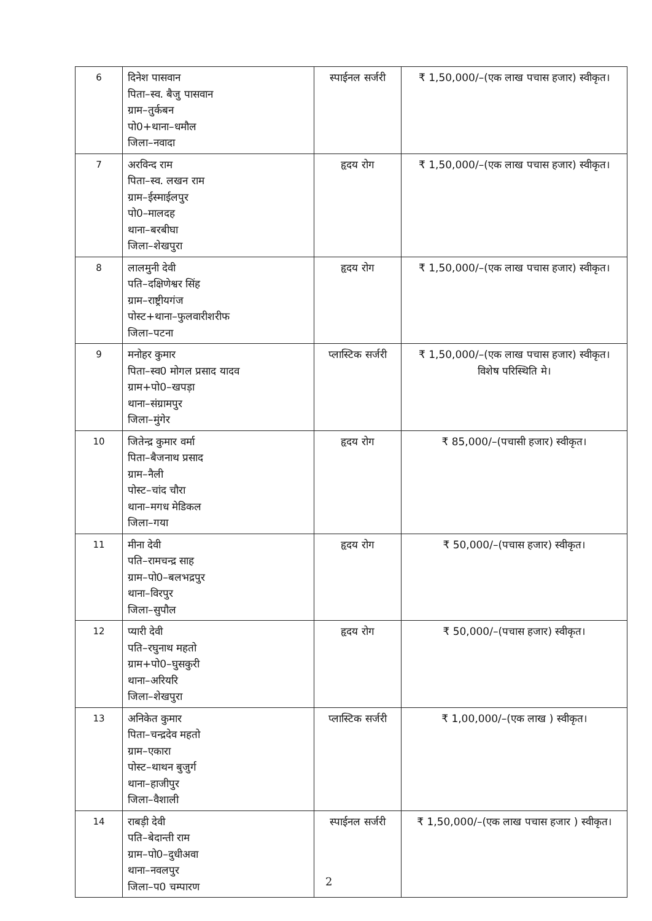| 6 | दिनेश पासवान पिता–स्व. बैजु पासवान ग्राम–तुर्कबन पो0+थाना–धमौल जिला–नवादा | स्पाईनल सर्जरी | ₹ 1,50,000/–(एक लाख पचास हजार) स्वीकृत। |
| 7 | अरविन्द राम पिता–स्व. लखन राम ग्राम–ईस्माईलपुर पो0–मालदह थाना–बरबीघा जिला–शेखपुरा | हृदय रोग | ₹ 1,50,000/–(एक लाख पचास हजार) स्वीकृत। |
| 8 | लालमुनी देवी पति–दक्षिणेश्वर सिंह ग्राम–राष्ट्रीयगंज पोस्ट+थाना–फुलवारीशरीफ जिला–पटना | हृदय रोग | ₹ 1,50,000/–(एक लाख पचास हजार) स्वीकृत। |
| 9 | मनोहर कुमार पिता–स्व0 मोगल प्रसाद यादव ग्राम+पो0–खपड़ा थाना–संग्रामपुर जिला–मुंगेर | प्लास्टिक सर्जरी | ₹ 1,50,000/–(एक लाख पचास हजार) स्वीकृत। विशेष परिस्थिति मे। |
| 10 | जितेन्द्र कुमार वर्मा पिता–बैजनाथ प्रसाद ग्राम–नैली पोस्ट–चांद चौरा थाना–मगध मेडिकल जिला–गया | हृदय रोग | ₹ 85,000/–(पचासी हजार) स्वीकृत। |
| 11 | मीना देवी पति–रामचन्द्र साह ग्राम–पो0–बलभद्रपुर थाना–विरपुर जिला–सुपौल | हृदय रोग | ₹ 50,000/–(पचास हजार) स्वीकृत। |
| 12 | प्यारी देवी पति–रघुनाथ महतो ग्राम+पो0–घुसकुरी थाना–अरियरि जिला–शेखपुरा | हृदय रोग | ₹ 50,000/–(पचास हजार) स्वीकृत। |
| 13 | अनिकेत कुमार पिता–चन्द्रदेव महतो ग्राम–एकारा पोस्ट–थाथन बुजुर्ग थाना–हाजीपुर जिला–वैशाली | प्लास्टिक सर्जरी | ₹ 1,00,000/–(एक लाख ) स्वीकृत। |
| 14 | राबड़ी देवी पति–बेदान्ती राम ग्राम–पो0–दुधीअवा थाना–नवलपुर जिला–प0 चम्पारण | स्पाईनल सर्जरी | ₹ 1,50,000/–(एक लाख पचास हजार ) स्वीकृत। |
2